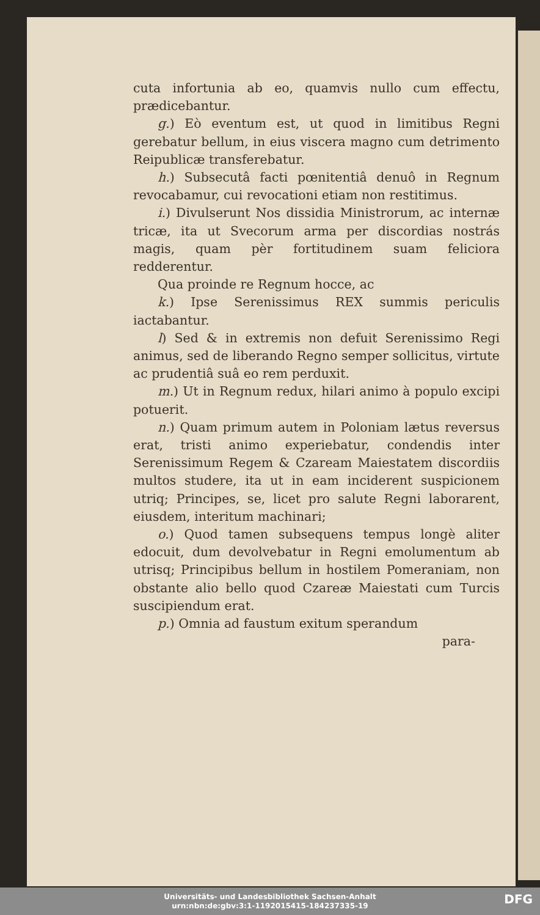cuta infortunia ab eo, quamvis nullo cum effectu, prædicebantur.
g.) Eò eventum est, ut quod in limitibus Regni gerebatur bellum, in eius viscera magno cum detrimento Reipublicæ transferebatur.
h.) Subsecutâ facti pœnitentiâ denuô in Regnum revocabamur, cui revocationi etiam non restitimus.
i.) Divulserunt Nos dissidia Ministrorum, ac internæ tricæ, ita ut Svecorum arma per discordias nostrás magis, quam pèr fortitudinem suam feliciora redderentur.
Qua proinde re Regnum hocce, ac
k.) Ipse Serenissimus REX summis periculis iactabantur.
l) Sed & in extremis non defuit Serenissimo Regi animus, sed de liberando Regno semper sollicitus, virtute ac prudentiâ suâ eo rem perduxit.
m.) Ut in Regnum redux, hilari animo à populo excipi potuerit.
n.) Quam primum autem in Poloniam lætus reversus erat, tristi animo experiebatur, condendis inter Serenissimum Regem & Czaream Maiestatem discordiis multos studere, ita ut in eam inciderent suspicionem utriq; Principes, se, licet pro salute Regni laborarent, eiusdem, interitum machinari;
o.) Quod tamen subsequens tempus longè aliter edocuit, dum devolvebatur in Regni emolumentum ab utrisq; Principibus bellum in hostilem Pomeraniam, non obstante alio bello quod Czareæ Maiestati cum Turcis suscipiendum erat.
p.) Omnia ad faustum exitum sperandum
para-
Universitäts- und Landesbibliothek Sachsen-Anhalt
urn:nbn:de:gbv:3:1-1192015415-184237335-19
DFG